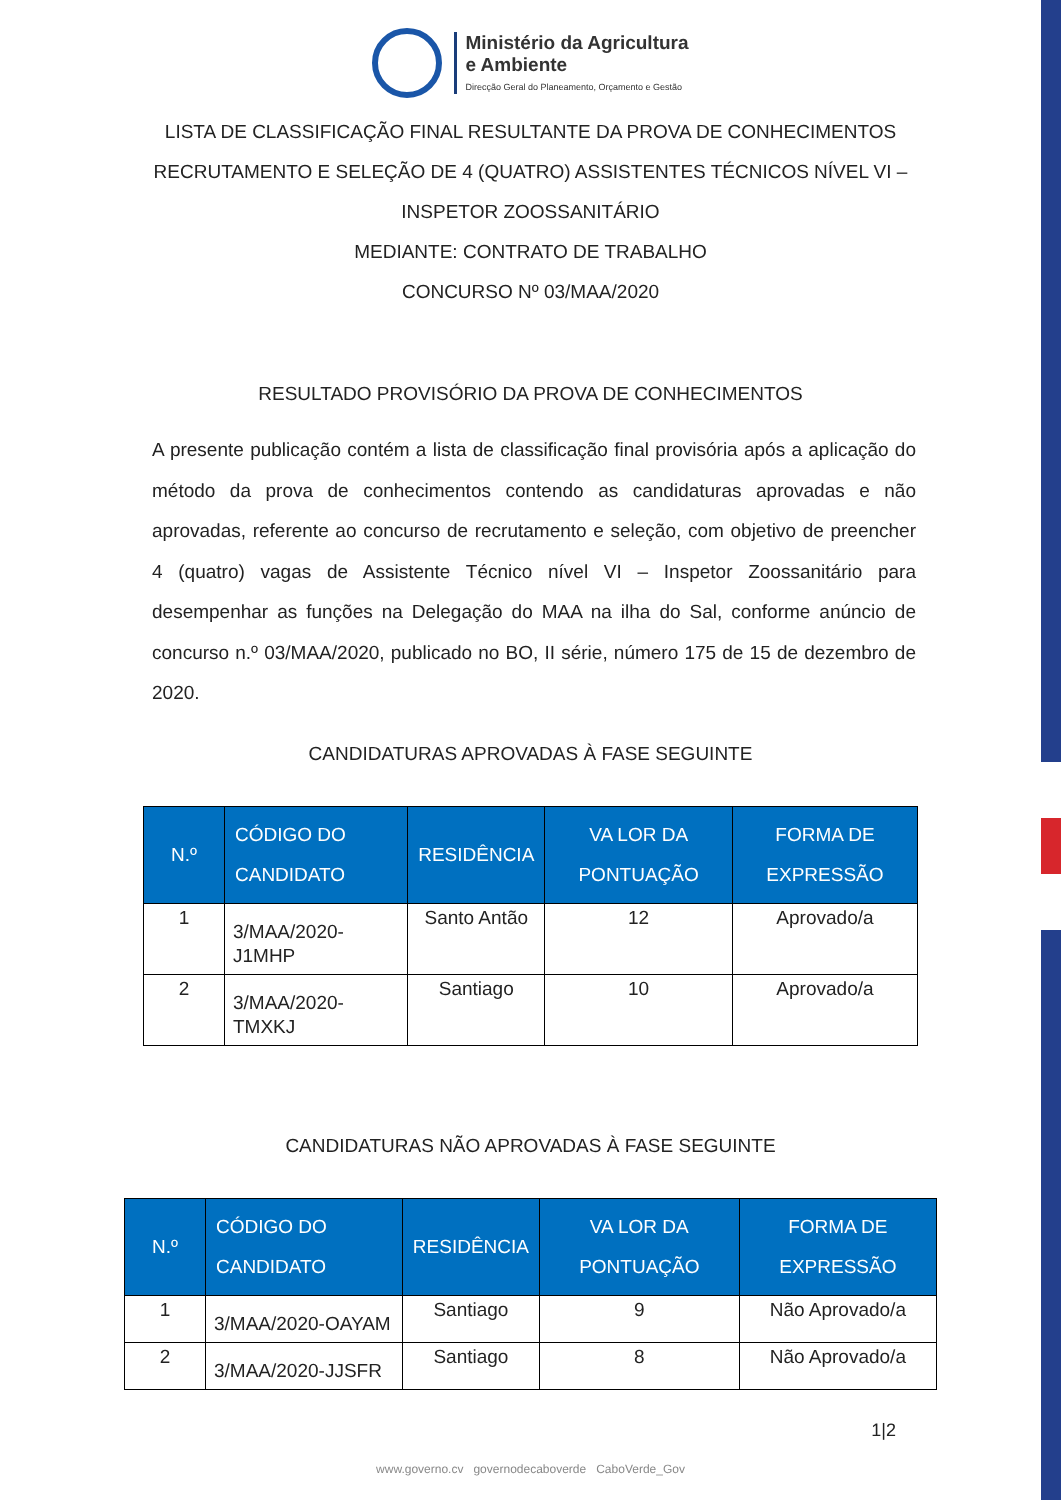Ministério da Agricultura
e Ambiente
Direcção Geral do Planeamento, Orçamento e Gestão
LISTA DE CLASSIFICAÇÃO FINAL RESULTANTE DA PROVA DE CONHECIMENTOS
RECRUTAMENTO E SELEÇÃO DE 4 (QUATRO) ASSISTENTES TÉCNICOS NÍVEL VI –
INSPETOR ZOOSSANITÁRIO
MEDIANTE: CONTRATO DE TRABALHO
CONCURSO Nº 03/MAA/2020
RESULTADO PROVISÓRIO DA PROVA DE CONHECIMENTOS
A presente publicação contém a lista de classificação final provisória após a aplicação do método da prova de conhecimentos contendo as candidaturas aprovadas e não aprovadas, referente ao concurso de recrutamento e seleção, com objetivo de preencher 4 (quatro) vagas de Assistente Técnico nível VI – Inspetor Zoossanitário para desempenhar as funções na Delegação do MAA na ilha do Sal, conforme anúncio de concurso n.º 03/MAA/2020, publicado no BO, II série, número 175 de 15 de dezembro de 2020.
CANDIDATURAS APROVADAS À FASE SEGUINTE
| N.º | CÓDIGO DO CANDIDATO | RESIDÊNCIA | VA LOR DA PONTUAÇÃO | FORMA DE EXPRESSÃO |
| --- | --- | --- | --- | --- |
| 1 | 3/MAA/2020-J1MHP | Santo Antão | 12 | Aprovado/a |
| 2 | 3/MAA/2020-TMXKJ | Santiago | 10 | Aprovado/a |
CANDIDATURAS NÃO APROVADAS À FASE SEGUINTE
| N.º | CÓDIGO DO CANDIDATO | RESIDÊNCIA | VA LOR DA PONTUAÇÃO | FORMA DE EXPRESSÃO |
| --- | --- | --- | --- | --- |
| 1 | 3/MAA/2020-OAYAM | Santiago | 9 | Não Aprovado/a |
| 2 | 3/MAA/2020-JJSFR | Santiago | 8 | Não Aprovado/a |
1|2
www.governo.cv governodecaboverde CaboVerde_Gov